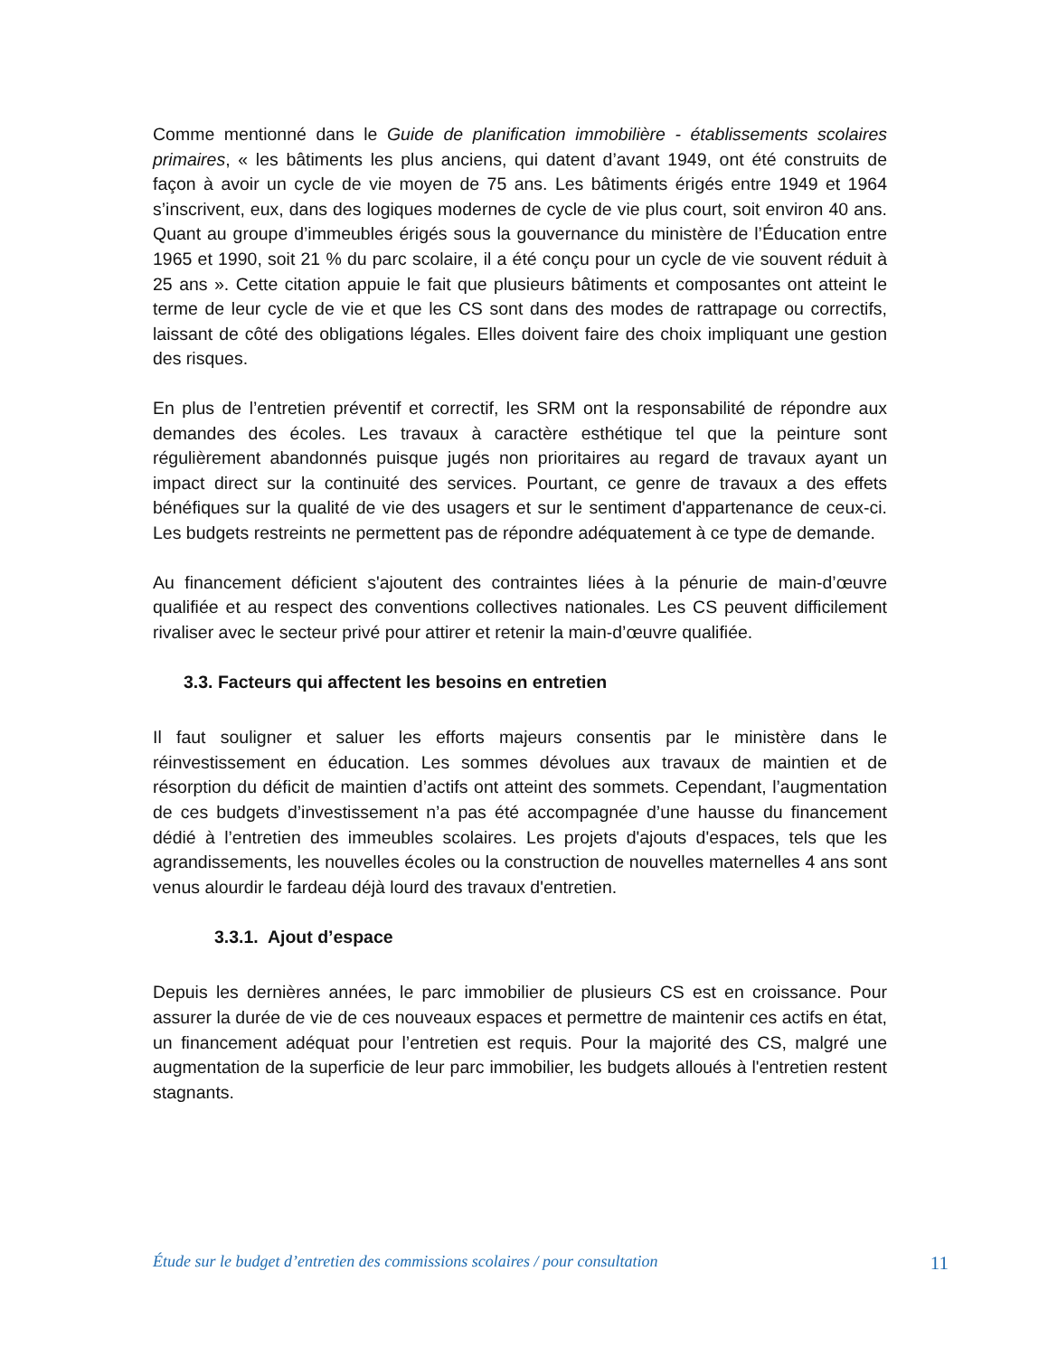Comme mentionné dans le Guide de planification immobilière - établissements scolaires primaires, « les bâtiments les plus anciens, qui datent d’avant 1949, ont été construits de façon à avoir un cycle de vie moyen de 75 ans. Les bâtiments érigés entre 1949 et 1964 s’inscrivent, eux, dans des logiques modernes de cycle de vie plus court, soit environ 40 ans. Quant au groupe d’immeubles érigés sous la gouvernance du ministère de l’Éducation entre 1965 et 1990, soit 21 % du parc scolaire, il a été conçu pour un cycle de vie souvent réduit à 25 ans ». Cette citation appuie le fait que plusieurs bâtiments et composantes ont atteint le terme de leur cycle de vie et que les CS sont dans des modes de rattrapage ou correctifs, laissant de côté des obligations légales. Elles doivent faire des choix impliquant une gestion des risques.
En plus de l’entretien préventif et correctif, les SRM ont la responsabilité de répondre aux demandes des écoles. Les travaux à caractère esthétique tel que la peinture sont régulièrement abandonnés puisque jugés non prioritaires au regard de travaux ayant un impact direct sur la continuité des services. Pourtant, ce genre de travaux a des effets bénéfiques sur la qualité de vie des usagers et sur le sentiment d'appartenance de ceux-ci. Les budgets restreints ne permettent pas de répondre adéquatement à ce type de demande.
Au financement déficient s'ajoutent des contraintes liées à la pénurie de main-d’œuvre qualifiée et au respect des conventions collectives nationales. Les CS peuvent difficilement rivaliser avec le secteur privé pour attirer et retenir la main-d’œuvre qualifiée.
3.3. Facteurs qui affectent les besoins en entretien
Il faut souligner et saluer les efforts majeurs consentis par le ministère dans le réinvestissement en éducation. Les sommes dévolues aux travaux de maintien et de résorption du déficit de maintien d’actifs ont atteint des sommets. Cependant, l’augmentation de ces budgets d’investissement n’a pas été accompagnée d’une hausse du financement dédié à l’entretien des immeubles scolaires. Les projets d'ajouts d'espaces, tels que les agrandissements, les nouvelles écoles ou la construction de nouvelles maternelles 4 ans sont venus alourdir le fardeau déjà lourd des travaux d'entretien.
3.3.1. Ajout d’espace
Depuis les dernières années, le parc immobilier de plusieurs CS est en croissance. Pour assurer la durée de vie de ces nouveaux espaces et permettre de maintenir ces actifs en état, un financement adéquat pour l’entretien est requis. Pour la majorité des CS, malgré une augmentation de la superficie de leur parc immobilier, les budgets alloués à l'entretien restent stagnants.
Étude sur le budget d’entretien des commissions scolaires / pour consultation 11